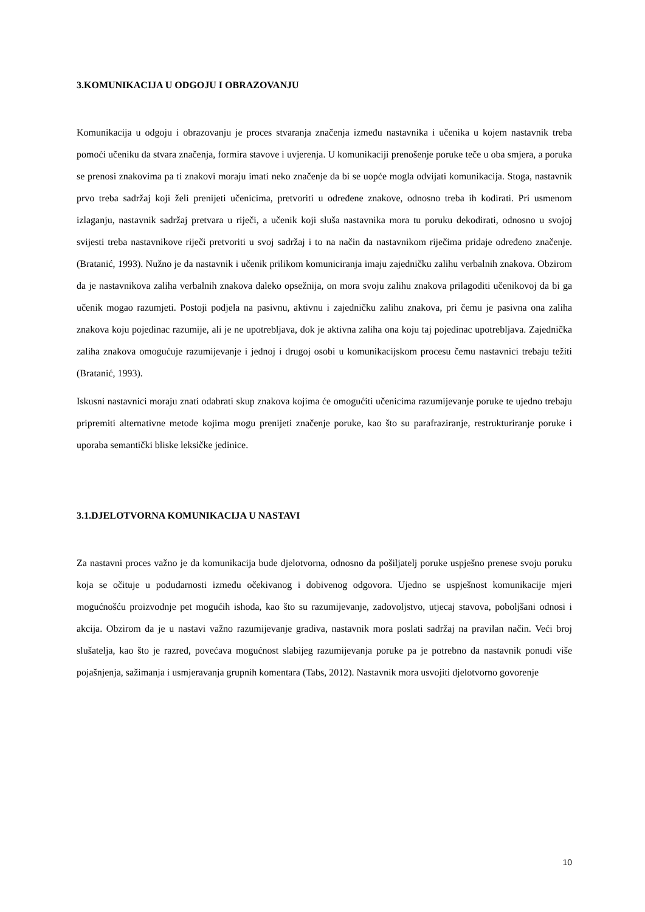3.KOMUNIKACIJA U ODGOJU I OBRAZOVANJU
Komunikacija u odgoju i obrazovanju je proces stvaranja značenja između nastavnika i učenika u kojem nastavnik treba pomoći učeniku da stvara značenja, formira stavove i uvjerenja. U komunikaciji prenošenje poruke teče u oba smjera, a poruka se prenosi znakovima pa ti znakovi moraju imati neko značenje da bi se uopće mogla odvijati komunikacija. Stoga, nastavnik prvo treba sadržaj koji želi prenijeti učenicima, pretvoriti u određene znakove, odnosno treba ih kodirati. Pri usmenom izlaganju, nastavnik sadržaj pretvara u riječi, a učenik koji sluša nastavnika mora tu poruku dekodirati, odnosno u svojoj svijesti treba nastavnikove riječi pretvoriti u svoj sadržaj i to na način da nastavnikom riječima pridaje određeno značenje. (Bratanić, 1993). Nužno je da nastavnik i učenik prilikom komuniciranja imaju zajedničku zalihu verbalnih znakova. Obzirom da je nastavnikova zaliha verbalnih znakova daleko opsežnija, on mora svoju zalihu znakova prilagoditi učenikovoj da bi ga učenik mogao razumjeti. Postoji podjela na pasivnu, aktivnu i zajedničku zalihu znakova, pri čemu je pasivna ona zaliha znakova koju pojedinac razumije, ali je ne upotrebljava, dok je aktivna zaliha ona koju taj pojedinac upotrebljava. Zajednička zaliha znakova omogućuje razumijevanje i jednoj i drugoj osobi u komunikacijskom procesu čemu nastavnici trebaju težiti (Bratanić, 1993).
Iskusni nastavnici moraju znati odabrati skup znakova kojima će omogućiti učenicima razumijevanje poruke te ujedno trebaju pripremiti alternativne metode kojima mogu prenijeti značenje poruke, kao što su parafraziranje, restrukturiranje poruke i uporaba semantički bliske leksičke jedinice.
3.1.DJELOTVORNA KOMUNIKACIJA U NASTAVI
Za nastavni proces važno je da komunikacija bude djelotvorna, odnosno da pošiljatelj poruke uspješno prenese svoju poruku koja se očituje u podudarnosti između očekivanog i dobivenog odgovora. Ujedno se uspješnost komunikacije mjeri mogućnošću proizvodnje pet mogućih ishoda, kao što su razumijevanje, zadovoljstvo, utjecaj stavova, poboljšani odnosi i akcija. Obzirom da je u nastavi važno razumijevanje gradiva, nastavnik mora poslati sadržaj na pravilan način. Veći broj slušatelja, kao što je razred, povećava mogućnost slabijeg razumijevanja poruke pa je potrebno da nastavnik ponudi više pojašnjenja, sažimanja i usmjeravanja grupnih komentara (Tabs, 2012). Nastavnik mora usvojiti djelotvorno govorenje
10